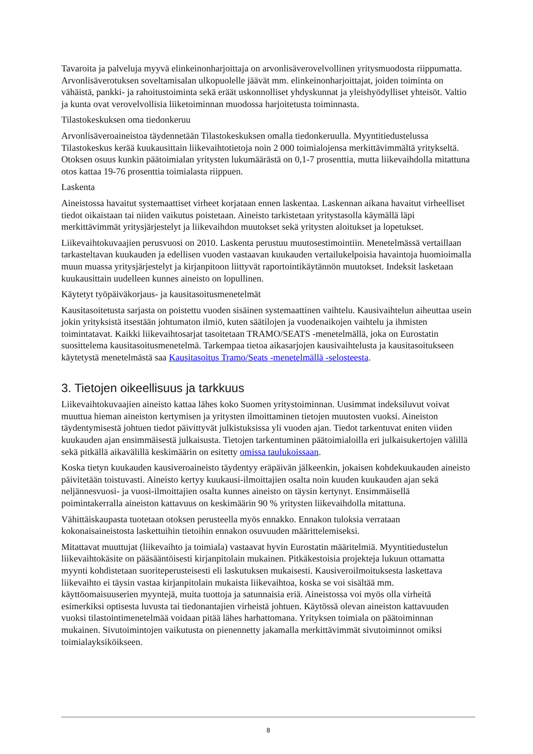Tavaroita ja palveluja myyvä elinkeinonharjoittaja on arvonlisäverovelvollinen yritysmuodosta riippumatta. Arvonlisäverotuksen soveltamisalan ulkopuolelle jäävät mm. elinkeinonharjoittajat, joiden toiminta on vähäistä, pankki- ja rahoitustoiminta sekä eräät uskonnolliset yhdyskunnat ja yleishyödylliset yhteisöt. Valtio ja kunta ovat verovelvollisia liiketoiminnan muodossa harjoitetusta toiminnasta.
Tilastokeskuksen oma tiedonkeruu
Arvonlisäveroaineistoa täydennetään Tilastokeskuksen omalla tiedonkeruulla. Myyntitiedustelussa Tilastokeskus kerää kuukausittain liikevaihtotietoja noin 2 000 toimialojensa merkittävimmältä yritykseltä. Otoksen osuus kunkin päätoimialan yritysten lukumäärästä on 0,1-7 prosenttia, mutta liikevaihdolla mitattuna otos kattaa 19-76 prosenttia toimialasta riippuen.
Laskenta
Aineistossa havaitut systemaattiset virheet korjataan ennen laskentaa. Laskennan aikana havaitut virheelliset tiedot oikaistaan tai niiden vaikutus poistetaan. Aineisto tarkistetaan yritystasolla käymällä läpi merkittävimmät yritysjärjestelyt ja liikevaihdon muutokset sekä yritysten aloitukset ja lopetukset.
Liikevaihtokuvaajien perusvuosi on 2010. Laskenta perustuu muutosestimointiin. Menetelmässä vertaillaan tarkasteltavan kuukauden ja edellisen vuoden vastaavan kuukauden vertailukelpoisia havaintoja huomioimalla muun muassa yritysjärjestelyt ja kirjanpitoon liittyvät raportointikäytännön muutokset. Indeksit lasketaan kuukausittain uudelleen kunnes aineisto on lopullinen.
Käytetyt työpäiväkorjaus- ja kausitasoitusmenetelmät
Kausitasoitetusta sarjasta on poistettu vuoden sisäinen systemaattinen vaihtelu. Kausivaihtelun aiheuttaa usein jokin yrityksistä itsestään johtumaton ilmiö, kuten säätilojen ja vuodenaikojen vaihtelu ja ihmisten toimintatavat. Kaikki liikevaihtosarjat tasoitetaan TRAMO/SEATS -menetelmällä, joka on Eurostatin suosittelema kausitasoitusmenetelmä. Tarkempaa tietoa aikasarjojen kausivaihtelusta ja kausitasoitukseen käytetystä menetelmästä saa Kausitasoitus Tramo/Seats -menetelmällä -selosteesta.
3. Tietojen oikeellisuus ja tarkkuus
Liikevaihtokuvaajien aineisto kattaa lähes koko Suomen yritystoiminnan. Uusimmat indeksiluvut voivat muuttua hieman aineiston kertymisen ja yritysten ilmoittaminen tietojen muutosten vuoksi. Aineiston täydentymisestä johtuen tiedot päivittyvät julkistuksissa yli vuoden ajan. Tiedot tarkentuvat eniten viiden kuukauden ajan ensimmäisestä julkaisusta. Tietojen tarkentuminen päätoimialoilla eri julkaisukertojen välillä sekä pitkällä aikavälillä keskimäärin on esitetty omissa taulukoissaan.
Koska tietyn kuukauden kausiveroaineisto täydentyy eräpäivän jälkeenkin, jokaisen kohdekuukauden aineisto päivitetään toistuvasti. Aineisto kertyy kuukausi-ilmoittajien osalta noin kuuden kuukauden ajan sekä neljännesvuosi- ja vuosi-ilmoittajien osalta kunnes aineisto on täysin kertynyt. Ensimmäisellä poimintakerralla aineiston kattavuus on keskimäärin 90 % yritysten liikevaihdolla mitattuna.
Vähittäiskaupasta tuotetaan otoksen perusteella myös ennakko. Ennakon tuloksia verrataan kokonaisaineistosta laskettuihin tietoihin ennakon osuvuuden määrittelemiseksi.
Mitattavat muuttujat (liikevaihto ja toimiala) vastaavat hyvin Eurostatin määritelmiä. Myyntitiedustelun liikevaihtokäsite on pääsääntöisesti kirjanpitolain mukainen. Pitkäkestoisia projekteja lukuun ottamatta myynti kohdistetaan suoriteperusteisesti eli laskutuksen mukaisesti. Kausiveroilmoituksesta laskettava liikevaihto ei täysin vastaa kirjanpitolain mukaista liikevaihtoa, koska se voi sisältää mm. käyttöomaisuuserien myyntejä, muita tuottoja ja satunnaisia eriä. Aineistossa voi myös olla virheitä esimerkiksi optisesta luvusta tai tiedonantajien virheistä johtuen. Käytössä olevan aineiston kattavuuden vuoksi tilastointimenetelmää voidaan pitää lähes harhattomana. Yrityksen toimiala on päätoiminnan mukainen. Sivutoimintojen vaikutusta on pienennetty jakamalla merkittävimmät sivutoiminnot omiksi toimialayksiköikseen.
8